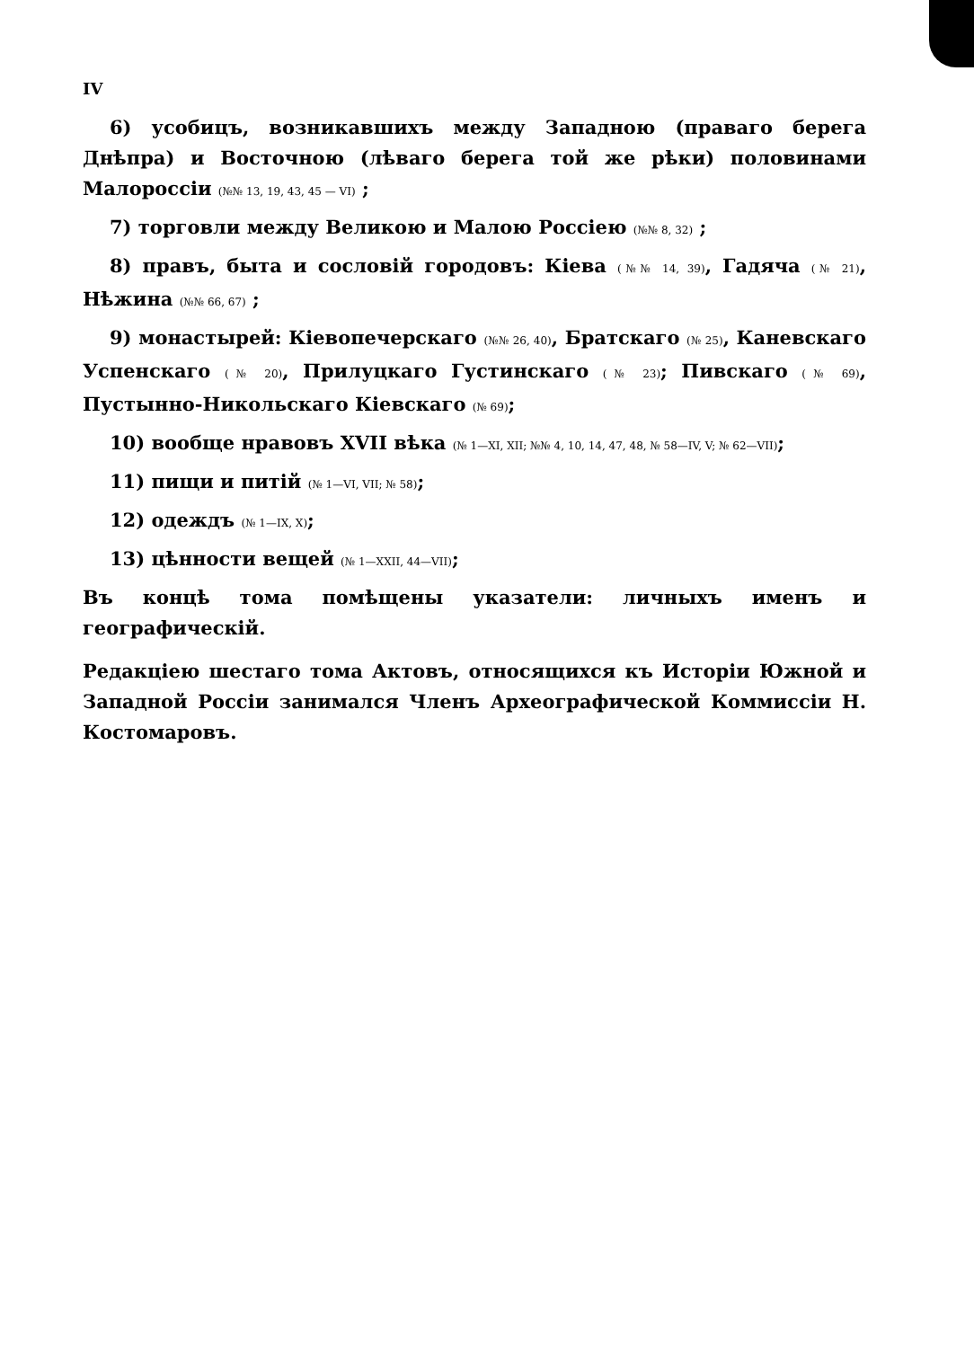IV
6) усобицъ, возникавшихъ между Западною (праваго берега Днѣпра) и Восточною (лѣваго берега той же рѣки) половинами Малороссіи (№№ 13, 19, 43, 45 — VI) ;
7) торговли между Великою и Малою Россіею (№№ 8, 32) ;
8) правъ, быта и сословій городовъ: Кіева (№№ 14, 39), Гадяча (№ 21), Нѣжина (№№ 66, 67) ;
9) монастырей: Кіевопечерскаго (№№ 26, 40), Братскаго (№ 25), Каневскаго Успенскаго (№ 20), Прилуцкаго Густинскаго (№ 23); Пивскаго (№ 69), Пустынно-Никольскаго Кіевскаго (№ 69);
10) вообще нравовъ XVII вѣка (№ 1—XI, XII; №№ 4, 10, 14, 47, 48, № 58—IV, V; № 62—VII);
11) пищи и питій (№ 1—VI, VII; № 58);
12) одеждъ (№ 1—IX, X);
13) цѣнности вещей (№ 1—XXII, 44—VII);
Въ концѣ тома помѣщены указатели: личныхъ именъ и географическій.
Редакціею шестаго тома Актовъ, относящихся къ Исторіи Южной и Западной Россіи занимался Членъ Археографической Коммиссіи Н. Костомаровъ.